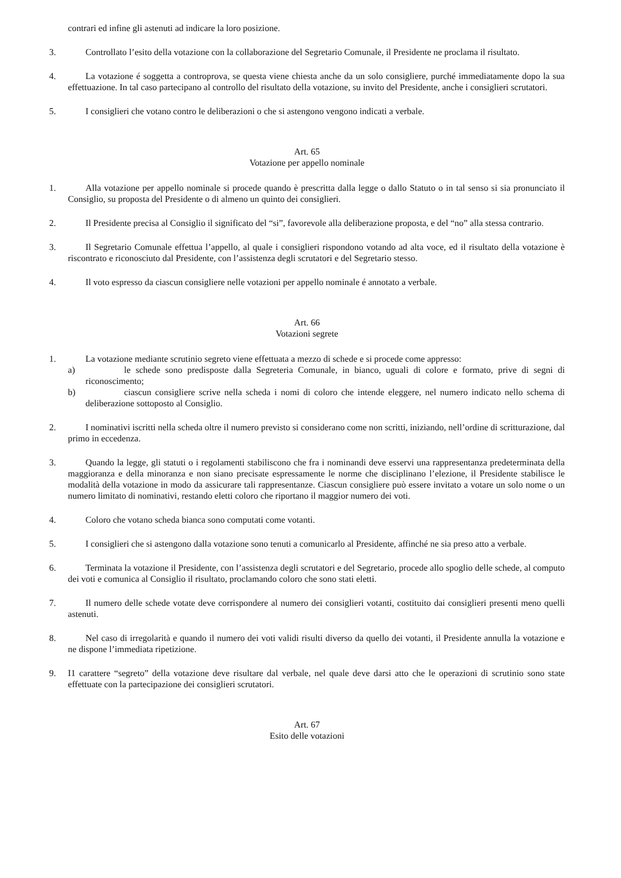contrari ed infine gli astenuti ad indicare la loro posizione.
3. Controllato l’esito della votazione con la collaborazione del Segretario Comunale, il Presidente ne proclama il risultato.
4. La votazione é soggetta a controprova, se questa viene chiesta anche da un solo consigliere, purché immediatamente dopo la sua effettuazione. In tal caso partecipano al controllo del risultato della votazione, su invito del Presidente, anche i consiglieri scrutatori.
5. I consiglieri che votano contro le deliberazioni o che si astengono vengono indicati a verbale.
Art. 65
Votazione per appello nominale
1. Alla votazione per appello nominale si procede quando è prescritta dalla legge o dallo Statuto o in tal senso si sia pronunciato il Consiglio, su proposta del Presidente o di almeno un quinto dei consiglieri.
2. Il Presidente precisa al Consiglio il significato del “si”, favorevole alla deliberazione proposta, e del “no” alla stessa contrario.
3. Il Segretario Comunale effettua l’appello, al quale i consiglieri rispondono votando ad alta voce, ed il risultato della votazione è riscontrato e riconosciuto dal Presidente, con l’assistenza degli scrutatori e del Segretario stesso.
4. Il voto espresso da ciascun consigliere nelle votazioni per appello nominale é annotato a verbale.
Art. 66
Votazioni segrete
1. La votazione mediante scrutinio segreto viene effettuata a mezzo di schede e si procede come appresso:
a) le schede sono predisposte dalla Segreteria Comunale, in bianco, uguali di colore e formato, prive di segni di riconoscimento;
b) ciascun consigliere scrive nella scheda i nomi di coloro che intende eleggere, nel numero indicato nello schema di deliberazione sottoposto al Consiglio.
2. I nominativi iscritti nella scheda oltre il numero previsto si considerano come non scritti, iniziando, nell’ordine di scritturazione, dal primo in eccedenza.
3. Quando la legge, gli statuti o i regolamenti stabiliscono che fra i nominandi deve esservi una rappresentanza predeterminata della maggioranza e della minoranza e non siano precisate espressamente le norme che disciplinano l’elezione, il Presidente stabilisce le modalità della votazione in modo da assicurare tali rappresentanze. Ciascun consigliere può essere invitato a votare un solo nome o un numero limitato di nominativi, restando eletti coloro che riportano il maggior numero dei voti.
4. Coloro che votano scheda bianca sono computati come votanti.
5. I consiglieri che si astengono dalla votazione sono tenuti a comunicarlo al Presidente, affinché ne sia preso atto a verbale.
6. Terminata la votazione il Presidente, con l’assistenza degli scrutatori e del Segretario, procede allo spoglio delle schede, al computo dei voti e comunica al Consiglio il risultato, proclamando coloro che sono stati eletti.
7. Il numero delle schede votate deve corrispondere al numero dei consiglieri votanti, costituito dai consiglieri presenti meno quelli astenuti.
8. Nel caso di irregolarità e quando il numero dei voti validi risulti diverso da quello dei votanti, il Presidente annulla la votazione e ne dispone l’immediata ripetizione.
9. I1 carattere “segreto” della votazione deve risultare dal verbale, nel quale deve darsi atto che le operazioni di scrutinio sono state effettuate con la partecipazione dei consiglieri scrutatori.
Art. 67
Esito delle votazioni